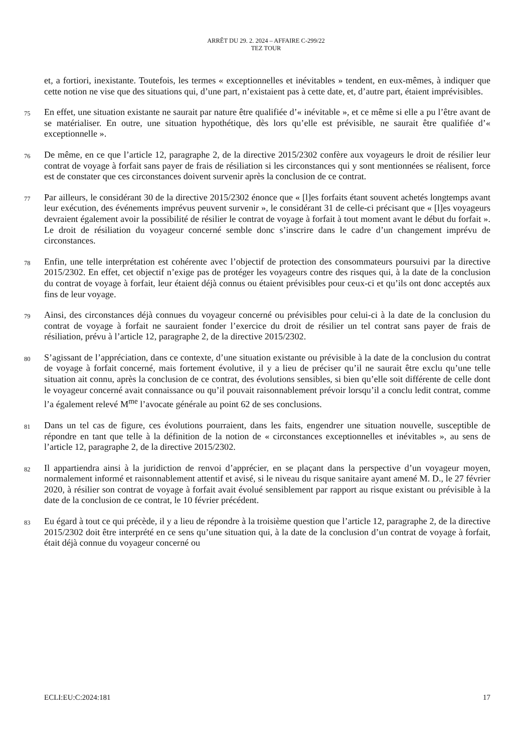ARRÊT DU 29. 2. 2024 – AFFAIRE C-299/22
TEZ TOUR
et, a fortiori, inexistante. Toutefois, les termes « exceptionnelles et inévitables » tendent, en eux-mêmes, à indiquer que cette notion ne vise que des situations qui, d’une part, n’existaient pas à cette date, et, d’autre part, étaient imprévisibles.
75
En effet, une situation existante ne saurait par nature être qualifiée d’« inévitable », et ce même si elle a pu l’être avant de se matérialiser. En outre, une situation hypothétique, dès lors qu’elle est prévisible, ne saurait être qualifiée d’« exceptionnelle ».
76
De même, en ce que l’article 12, paragraphe 2, de la directive 2015/2302 confère aux voyageurs le droit de résilier leur contrat de voyage à forfait sans payer de frais de résiliation si les circonstances qui y sont mentionnées se réalisent, force est de constater que ces circonstances doivent survenir après la conclusion de ce contrat.
77
Par ailleurs, le considérant 30 de la directive 2015/2302 énonce que « [l]es forfaits étant souvent achetés longtemps avant leur exécution, des événements imprévus peuvent survenir », le considérant 31 de celle-ci précisant que « [l]es voyageurs devraient également avoir la possibilité de résilier le contrat de voyage à forfait à tout moment avant le début du forfait ». Le droit de résiliation du voyageur concerné semble donc s’inscrire dans le cadre d’un changement imprévu de circonstances.
78
Enfin, une telle interprétation est cohérente avec l’objectif de protection des consommateurs poursuivi par la directive 2015/2302. En effet, cet objectif n’exige pas de protéger les voyageurs contre des risques qui, à la date de la conclusion du contrat de voyage à forfait, leur étaient déjà connus ou étaient prévisibles pour ceux-ci et qu’ils ont donc acceptés aux fins de leur voyage.
79
Ainsi, des circonstances déjà connues du voyageur concerné ou prévisibles pour celui-ci à la date de la conclusion du contrat de voyage à forfait ne sauraient fonder l’exercice du droit de résilier un tel contrat sans payer de frais de résiliation, prévu à l’article 12, paragraphe 2, de la directive 2015/2302.
80
S’agissant de l’appréciation, dans ce contexte, d’une situation existante ou prévisible à la date de la conclusion du contrat de voyage à forfait concerné, mais fortement évolutive, il y a lieu de préciser qu’il ne saurait être exclu qu’une telle situation ait connu, après la conclusion de ce contrat, des évolutions sensibles, si bien qu’elle soit différente de celle dont le voyageur concerné avait connaissance ou qu’il pouvait raisonnablement prévoir lorsqu’il a conclu ledit contrat, comme l’a également relevé M<sup>me</sup> l’avocate générale au point 62 de ses conclusions.
81
Dans un tel cas de figure, ces évolutions pourraient, dans les faits, engendrer une situation nouvelle, susceptible de répondre en tant que telle à la définition de la notion de « circonstances exceptionnelles et inévitables », au sens de l’article 12, paragraphe 2, de la directive 2015/2302.
82
Il appartiendra ainsi à la juridiction de renvoi d’apprécier, en se plaçant dans la perspective d’un voyageur moyen, normalement informé et raisonnablement attentif et avisé, si le niveau du risque sanitaire ayant amené M. D., le 27 février 2020, à résilier son contrat de voyage à forfait avait évolué sensiblement par rapport au risque existant ou prévisible à la date de la conclusion de ce contrat, le 10 février précédent.
83
Eu égard à tout ce qui précède, il y a lieu de répondre à la troisième question que l’article 12, paragraphe 2, de la directive 2015/2302 doit être interprété en ce sens qu’une situation qui, à la date de la conclusion d’un contrat de voyage à forfait, était déjà connue du voyageur concerné ou
ECLI:EU:C:2024:181 17